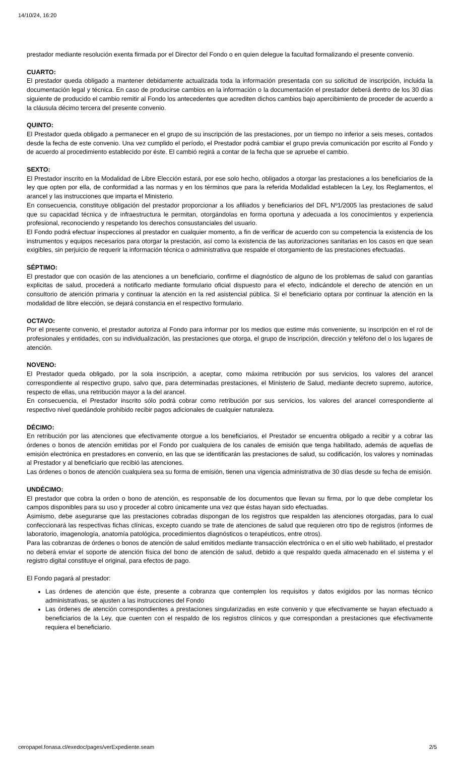14/10/24, 16:20
prestador mediante resolución exenta firmada por el Director del Fondo o en quien delegue la facultad formalizando el presente convenio.
CUARTO:
El prestador queda obligado a mantener debidamente actualizada toda la información presentada con su solicitud de inscripción, incluida la documentación legal y técnica. En caso de producirse cambios en la información o la documentación el prestador deberá dentro de los 30 días siguiente de producido el cambio remitir al Fondo los antecedentes que acrediten dichos cambios bajo apercibimiento de proceder de acuerdo a la cláusula décimo tercera del presente convenio.
QUINTO:
El Prestador queda obligado a permanecer en el grupo de su inscripción de las prestaciones, por un tiempo no inferior a seis meses, contados desde la fecha de este convenio. Una vez cumplido el período, el Prestador podrá cambiar el grupo previa comunicación por escrito al Fondo y de acuerdo al procedimiento establecido por éste. El cambió regirá a contar de la fecha que se apruebe el cambio.
SEXTO:
El Prestador inscrito en la Modalidad de Libre Elección estará, por ese solo hecho, obligados a otorgar las prestaciones a los beneficiarios de la ley que opten por ella, de conformidad a las normas y en los términos que para la referida Modalidad establecen la Ley, los Reglamentos, el arancel y las instrucciones que imparta el Ministerio.
En consecuencia, constituye obligación del prestador proporcionar a los afiliados y beneficiarios del DFL Nº1/2005 las prestaciones de salud que su capacidad técnica y de infraestructura le permitan, otorgándolas en forma oportuna y adecuada a los conocimientos y experiencia profesional, reconociendo y respetando los derechos consustanciales del usuario.
El Fondo podrá efectuar inspecciones al prestador en cualquier momento, a fin de verificar de acuerdo con su competencia la existencia de los instrumentos y equipos necesarios para otorgar la prestación, así como la existencia de las autorizaciones sanitarias en los casos en que sean exigibles, sin perjuicio de requerir la información técnica o administrativa que respalde el otorgamiento de las prestaciones efectuadas.
SÉPTIMO:
El prestador que con ocasión de las atenciones a un beneficiario, confirme el diagnóstico de alguno de los problemas de salud con garantías explicitas de salud, procederá a notificarlo mediante formulario oficial dispuesto para el efecto, indicándole el derecho de atención en un consultorio de atención primaria y continuar la atención en la red asistencial pública. Si el beneficiario optara por continuar la atención en la modalidad de libre elección, se dejará constancia en el respectivo formulario.
OCTAVO:
Por el presente convenio, el prestador autoriza al Fondo para informar por los medios que estime más conveniente, su inscripción en el rol de profesionales y entidades, con su individualización, las prestaciones que otorga, el grupo de inscripción, dirección y teléfono del o los lugares de atención.
NOVENO:
El Prestador queda obligado, por la sola inscripción, a aceptar, como máxima retribución por sus servicios, los valores del arancel correspondiente al respectivo grupo, salvo que, para determinadas prestaciones, el Ministerio de Salud, mediante decreto supremo, autorice, respecto de ellas, una retribución mayor a la del arancel.
En consecuencia, el Prestador inscrito sólo podrá cobrar como retribución por sus servicios, los valores del arancel correspondiente al respectivo nivel quedándole prohibido recibir pagos adicionales de cualquier naturaleza.
DÉCIMO:
En retribución por las atenciones que efectivamente otorgue a los beneficiarios, el Prestador se encuentra obligado a recibir y a cobrar las órdenes o bonos de atención emitidas por el Fondo por cualquiera de los canales de emisión que tenga habilitado, además de aquellas de emisión electrónica en prestadores en convenio, en las que se identificarán las prestaciones de salud, su codificación, los valores y nominadas al Prestador y al beneficiario que recibió las atenciones.
Las órdenes o bonos de atención cualquiera sea su forma de emisión, tienen una vigencia administrativa de 30 días desde su fecha de emisión.
UNDÉCIMO:
El prestador que cobra la orden o bono de atención, es responsable de los documentos que llevan su firma, por lo que debe completar los campos disponibles para su uso y proceder al cobro únicamente una vez que éstas hayan sido efectuadas.
Asimismo, debe asegurarse que las prestaciones cobradas dispongan de los registros que respalden las atenciones otorgadas, para lo cual confeccionará las respectivas fichas clínicas, excepto cuando se trate de atenciones de salud que requieren otro tipo de registros (informes de laboratorio, imagenología, anatomía patológica, procedimientos diagnósticos o terapéuticos, entre otros).
Para las cobranzas de órdenes o bonos de atención de salud emitidos mediante transacción electrónica o en el sitio web habilitado, el prestador no deberá enviar el soporte de atención física del bono de atención de salud, debido a que respaldo queda almacenado en el sistema y el registro digital constituye el original, para efectos de pago.
El Fondo pagará al prestador:
Las órdenes de atención que éste, presente a cobranza que contemplen los requisitos y datos exigidos por las normas técnico administrativas, se ajusten a las instrucciones del Fondo
Las órdenes de atención correspondientes a prestaciones singularizadas en este convenio y que efectivamente se hayan efectuado a beneficiarios de la Ley, que cuenten con el respaldo de los registros clínicos y que correspondan a prestaciones que efectivamente requiera el beneficiario.
ceropapel.fonasa.cl/exedoc/pages/verExpediente.seam 2/5